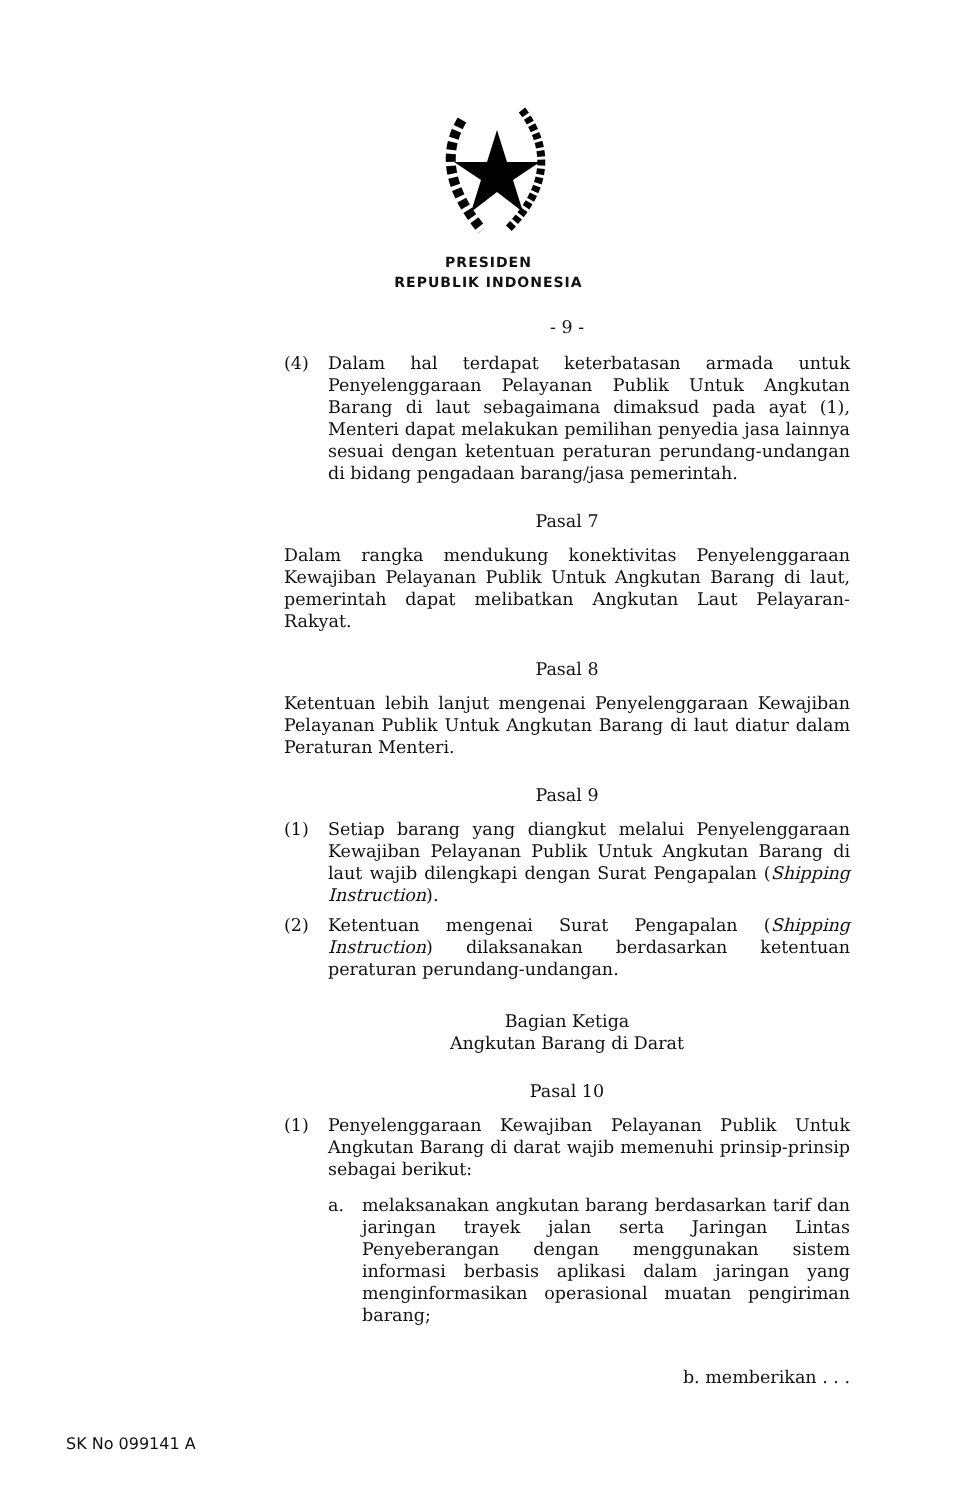PRESIDEN
REPUBLIK INDONESIA
- 9 -
(4) Dalam hal terdapat keterbatasan armada untuk Penyelenggaraan Pelayanan Publik Untuk Angkutan Barang di laut sebagaimana dimaksud pada ayat (1), Menteri dapat melakukan pemilihan penyedia jasa lainnya sesuai dengan ketentuan peraturan perundang-undangan di bidang pengadaan barang/jasa pemerintah.
Pasal 7
Dalam rangka mendukung konektivitas Penyelenggaraan Kewajiban Pelayanan Publik Untuk Angkutan Barang di laut, pemerintah dapat melibatkan Angkutan Laut Pelayaran-Rakyat.
Pasal 8
Ketentuan lebih lanjut mengenai Penyelenggaraan Kewajiban Pelayanan Publik Untuk Angkutan Barang di laut diatur dalam Peraturan Menteri.
Pasal 9
(1) Setiap barang yang diangkut melalui Penyelenggaraan Kewajiban Pelayanan Publik Untuk Angkutan Barang di laut wajib dilengkapi dengan Surat Pengapalan (Shipping Instruction).
(2) Ketentuan mengenai Surat Pengapalan (Shipping Instruction) dilaksanakan berdasarkan ketentuan peraturan perundang-undangan.
Bagian Ketiga
Angkutan Barang di Darat
Pasal 10
(1) Penyelenggaraan Kewajiban Pelayanan Publik Untuk Angkutan Barang di darat wajib memenuhi prinsip-prinsip sebagai berikut:
a. melaksanakan angkutan barang berdasarkan tarif dan jaringan trayek jalan serta Jaringan Lintas Penyeberangan dengan menggunakan sistem informasi berbasis aplikasi dalam jaringan yang menginformasikan operasional muatan pengiriman barang;
b. memberikan . . .
SK No 099141 A